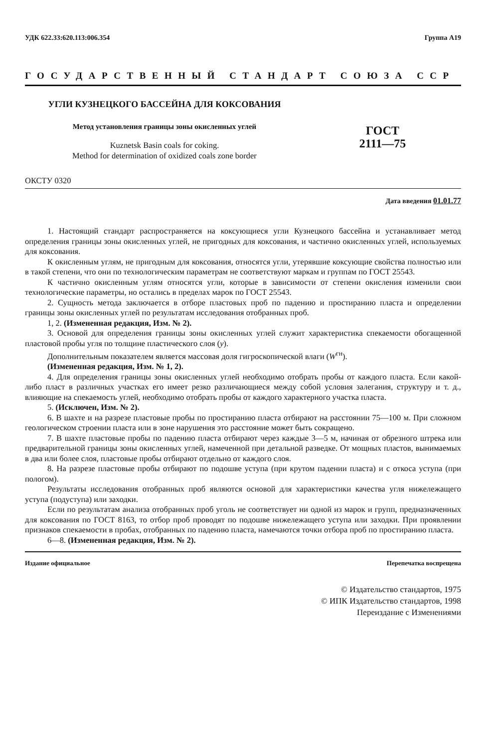УДК 622.33:620.113:006.354 Группа А19
ГОСУДАРСТВЕННЫЙ СТАНДАРТ СОЮЗА ССР
УГЛИ КУЗНЕЦКОГО БАССЕЙНА ДЛЯ КОКСОВАНИЯ
Метод установления границы зоны окисленных углей
Kuznetsk Basin coals for coking.
Method for determination of oxidized coals zone border
ГОСТ
2111—75
ОКСТУ 0320
Дата введения 01.01.77
1. Настоящий стандарт распространяется на коксующиеся угли Кузнецкого бассейна и устанавливает метод определения границы зоны окисленных углей, не пригодных для коксования, и частично окисленных углей, используемых для коксования.
К окисленным углям, не пригодным для коксования, относятся угли, утерявшие коксующие свойства полностью или в такой степени, что они по технологическим параметрам не соответствуют маркам и группам по ГОСТ 25543.
К частично окисленным углям относятся угли, которые в зависимости от степени окисления изменили свои технологические параметры, но остались в пределах марок по ГОСТ 25543.
2. Сущность метода заключается в отборе пластовых проб по падению и простиранию пласта и определении границы зоны окисленных углей по результатам исследования отобранных проб.
1, 2. (Измененная редакция, Изм. № 2).
3. Основой для определения границы зоны окисленных углей служит характеристика спекаемости обогащенной пластовой пробы угля по толщине пластического слоя (y).
Дополнительным показателем является массовая доля гигроскопической влаги (W<sup>гн</sup>).
(Измененная редакция, Изм. № 1, 2).
4. Для определения границы зоны окисленных углей необходимо отобрать пробы от каждого пласта. Если какой-либо пласт в различных участках его имеет резко различающиеся между собой условия залегания, структуру и т. д., влияющие на спекаемость углей, необходимо отобрать пробы от каждого характерного участка пласта.
5. (Исключен, Изм. № 2).
6. В шахте и на разрезе пластовые пробы по простиранию пласта отбирают на расстоянии 75—100 м. При сложном геологическом строении пласта или в зоне нарушения это расстояние может быть сокращено.
7. В шахте пластовые пробы по падению пласта отбирают через каждые 3—5 м, начиная от обрезного штрека или предварительной границы зоны окисленных углей, намеченной при детальной разведке. От мощных пластов, вынимаемых в два или более слоя, пластовые пробы отбирают отдельно от каждого слоя.
8. На разрезе пластовые пробы отбирают по подошве уступа (при крутом падении пласта) и с откоса уступа (при пологом).
Результаты исследования отобранных проб являются основой для характеристики качества угля нижележащего уступа (подуступа) или заходки.
Если по результатам анализа отобранных проб уголь не соответствует ни одной из марок и групп, предназначенных для коксования по ГОСТ 8163, то отбор проб проводят по подошве нижележащего уступа или заходки. При проявлении признаков спекаемости в пробах, отобранных по падению пласта, намечаются точки отбора проб по простиранию пласта.
6—8. (Измененная редакция, Изм. № 2).
Издание официальное Перепечатка воспрещена
© Издательство стандартов, 1975
© ИПК Издательство стандартов, 1998
Переиздание с Изменениями